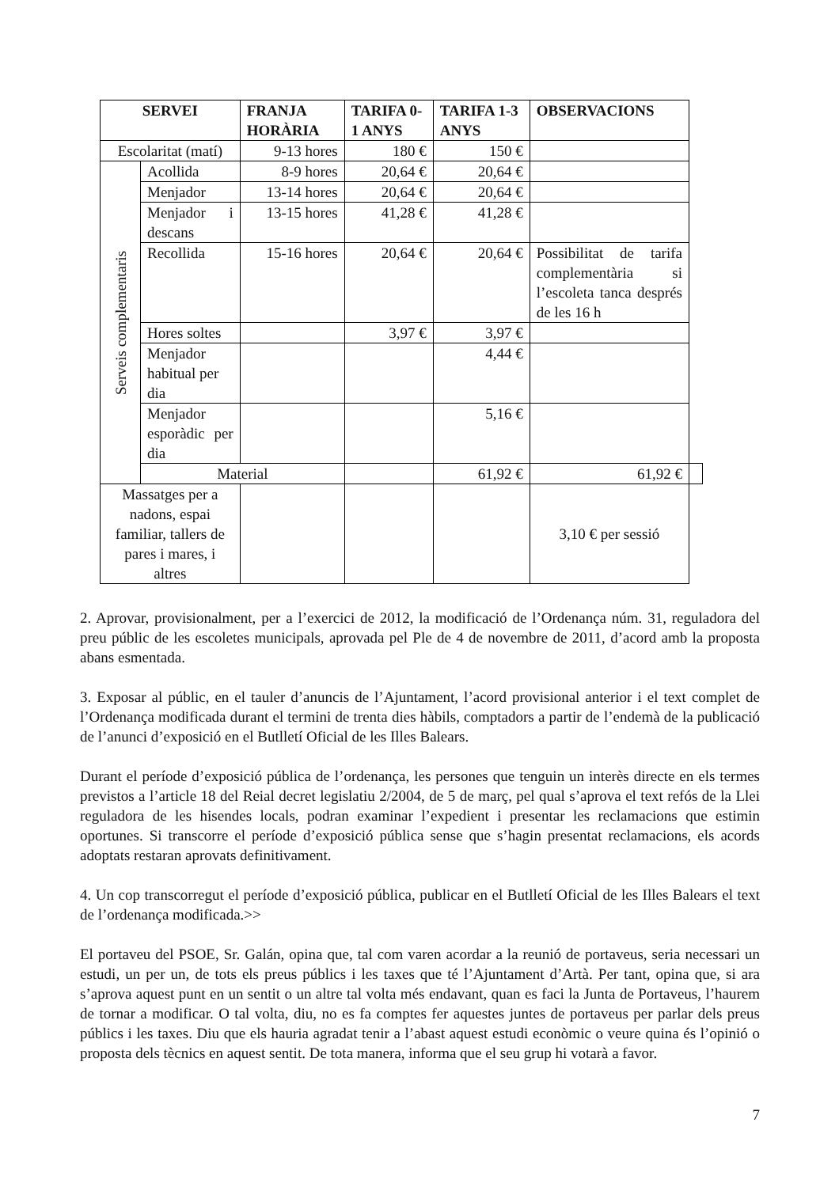| SERVEI | | FRANJA HORÀRIA | TARIFA 0-1 ANYS | TARIFA 1-3 ANYS | OBSERVACIONS | |
| --- | --- | --- | --- | --- | --- | --- |
| Escolaritat (matí) | | 9-13 hores | 180 € | 150 € | | |
| Serveis complementaris | Acollida | 8-9 hores | 20,64 € | 20,64 € | | |
| | Menjador | 13-14 hores | 20,64 € | 20,64 € | | |
| | Menjador i descans | 13-15 hores | 41,28 € | 41,28 € | | |
| | Recollida | 15-16 hores | 20,64 € | 20,64 € | Possibilitat de tarifa complementària si l’escoleta tanca després de les 16 h | |
| | Hores soltes | | 3,97 € | 3,97 € | | |
| | Menjador habitual per dia | | | 4,44 € | | |
| | Menjador esporàdic per dia | | | 5,16 € | | |
| | Material | | | 61,92 € | 61,92 € | |
| Massatges per a nadons, espai familiar, tallers de pares i mares, i altres | | | | | 3,10 € per sessió | |
2. Aprovar, provisionalment, per a l’exercici de 2012, la modificació de l’Ordenança núm. 31, reguladora del preu públic de les escoletes municipals, aprovada pel Ple de 4 de novembre de 2011, d’acord amb la proposta abans esmentada.
3. Exposar al públic, en el tauler d’anuncis de l’Ajuntament, l’acord provisional anterior i el text complet de l’Ordenança modificada durant el termini de trenta dies hàbils, comptadors a partir de l’endemà de la publicació de l’anunci d’exposició en el Butlletí Oficial de les Illes Balears.
Durant el període d’exposició pública de l’ordenança, les persones que tenguin un interès directe en els termes previstos a l’article 18 del Reial decret legislatiu 2/2004, de 5 de març, pel qual s’aprova el text refós de la Llei reguladora de les hisendes locals, podran examinar l’expedient i presentar les reclamacions que estimin oportunes. Si transcorre el període d’exposició pública sense que s’hagin presentat reclamacions, els acords adoptats restaran aprovats definitivament.
4. Un cop transcorregut el període d’exposició pública, publicar en el Butlletí Oficial de les Illes Balears el text de l’ordenança modificada.>>
El portaveu del PSOE, Sr. Galán, opina que, tal com varen acordar a la reunió de portaveus, seria necessari un estudi, un per un, de tots els preus públics i les taxes que té l’Ajuntament d’Artà. Per tant, opina que, si ara s’aprova aquest punt en un sentit o un altre tal volta més endavant, quan es faci la Junta de Portaveus, l’haurem de tornar a modificar. O tal volta, diu, no es fa comptes fer aquestes juntes de portaveus per parlar dels preus públics i les taxes. Diu que els hauria agradat tenir a l’abast aquest estudi econòmic o veure quina és l’opinió o proposta dels tècnics en aquest sentit. De tota manera, informa que el seu grup hi votarà a favor.
7